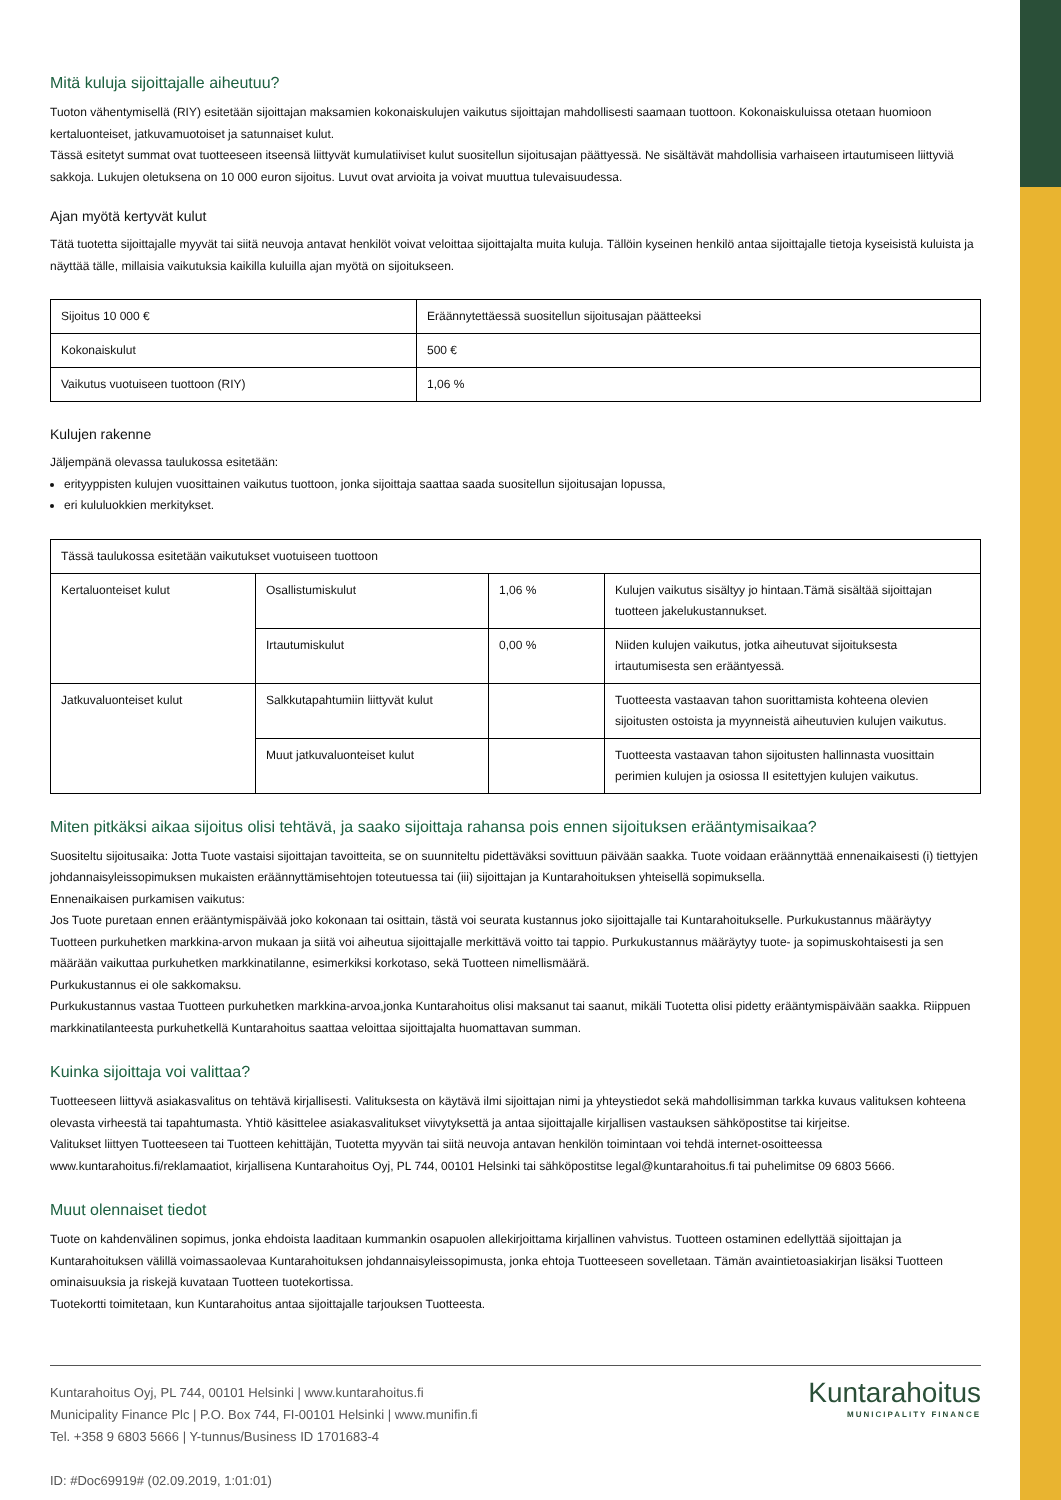Mitä kuluja sijoittajalle aiheutuu?
Tuoton vähentymisellä (RIY) esitetään sijoittajan maksamien kokonaiskulujen vaikutus sijoittajan mahdollisesti saamaan tuottoon. Kokonaiskuluissa otetaan huomioon kertaluonteiset, jatkuvamuotoiset ja satunnaiset kulut.
Tässä esitetyt summat ovat tuotteeseen itseensä liittyvät kumulatiiviset kulut suositellun sijoitusajan päättyessä. Ne sisältävät mahdollisia varhaiseen irtautumiseen liittyviä sakkoja. Lukujen oletuksena on 10 000 euron sijoitus. Luvut ovat arvioita ja voivat muuttua tulevaisuudessa.
Ajan myötä kertyvät kulut
Tätä tuotetta sijoittajalle myyvät tai siitä neuvoja antavat henkilöt voivat veloittaa sijoittajalta muita kuluja. Tällöin kyseinen henkilö antaa sijoittajalle tietoja kyseisistä kuluista ja näyttää tälle, millaisia vaikutuksia kaikilla kuluilla ajan myötä on sijoitukseen.
| Sijoitus 10 000 € | Eräännytettäessä suositellun sijoitusajan päätteeksi |
| Kokonaiskulut | 500 € |
| Vaikutus vuotuiseen tuottoon (RIY) | 1,06 % |
Kulujen rakenne
Jäljempänä olevassa taulukossa esitetään:
erityyppisten kulujen vuosittainen vaikutus tuottoon, jonka sijoittaja saattaa saada suositellun sijoitusajan lopussa,
eri kululuokkien merkitykset.
| Tässä taulukossa esitetään vaikutukset vuotuiseen tuottoon | | | |
| Kertaluonteiset kulut | Osallistumiskulut | 1,06 % | Kulujen vaikutus sisältyy jo hintaan.Tämä sisältää sijoittajan tuotteen jakelukustannukset. |
| | Irtautumiskulut | 0,00 % | Niiden kulujen vaikutus, jotka aiheutuvat sijoituksesta irtautumisesta sen erääntyessä. |
| Jatkuvaluonteiset kulut | Salkkutapahtumiin liittyvät kulut | | Tuotteesta vastaavan tahon suorittamista kohteena olevien sijoitusten ostoista ja myynneistä aiheutuvien kulujen vaikutus. |
| | Muut jatkuvaluonteiset kulut | | Tuotteesta vastaavan tahon sijoitusten hallinnasta vuosittain perimien kulujen ja osiossa II esitettyjen kulujen vaikutus. |
Miten pitkäksi aikaa sijoitus olisi tehtävä, ja saako sijoittaja rahansa pois ennen sijoituksen erääntymisaikaa?
Suositeltu sijoitusaika: Jotta Tuote vastaisi sijoittajan tavoitteita, se on suunniteltu pidettäväksi sovittuun päivään saakka. Tuote voidaan eräännyttää ennenaikaisesti (i) tiettyjen johdannaisyleissopimuksen mukaisten eräännyttämisehtojen toteutuessa tai (iii) sijoittajan ja Kuntarahoituksen yhteisellä sopimuksella.
Ennenaikaisen purkamisen vaikutus:
Jos Tuote puretaan ennen erääntymispäivää joko kokonaan tai osittain, tästä voi seurata kustannus joko sijoittajalle tai Kuntarahoitukselle. Purkukustannus määräytyy Tuotteen purkuhetken markkina-arvon mukaan ja siitä voi aiheutua sijoittajalle merkittävä voitto tai tappio. Purkukustannus määräytyy tuote- ja sopimuskohtaisesti ja sen määrään vaikuttaa purkuhetken markkinatilanne, esimerkiksi korkotaso, sekä Tuotteen nimellismäärä.
Purkukustannus ei ole sakkomaksu.
Purkukustannus vastaa Tuotteen purkuhetken markkina-arvoa,jonka Kuntarahoitus olisi maksanut tai saanut, mikäli Tuotetta olisi pidetty erääntymispäivään saakka. Riippuen markkinatilanteesta purkuhetkellä Kuntarahoitus saattaa veloittaa sijoittajalta huomattavan summan.
Kuinka sijoittaja voi valittaa?
Tuotteeseen liittyvä asiakasvalitus on tehtävä kirjallisesti. Valituksesta on käytävä ilmi sijoittajan nimi ja yhteystiedot sekä mahdollisimman tarkka kuvaus valituksen kohteena olevasta virheestä tai tapahtumasta. Yhtiö käsittelee asiakasvalitukset viivytyksettä ja antaa sijoittajalle kirjallisen vastauksen sähköpostitse tai kirjeitse.
Valitukset liittyen Tuotteeseen tai Tuotteen kehittäjän, Tuotetta myyvän tai siitä neuvoja antavan henkilön toimintaan voi tehdä internet-osoitteessa www.kuntarahoitus.fi/reklamaatiot, kirjallisena Kuntarahoitus Oyj, PL 744, 00101 Helsinki tai sähköpostitse legal@kuntarahoitus.fi tai puhelimitse 09 6803 5666.
Muut olennaiset tiedot
Tuote on kahdenvälinen sopimus, jonka ehdoista laaditaan kummankin osapuolen allekirjoittama kirjallinen vahvistus. Tuotteen ostaminen edellyttää sijoittajan ja Kuntarahoituksen välillä voimassaolevaa Kuntarahoituksen johdannaisyleissopimusta, jonka ehtoja Tuotteeseen sovelletaan. Tämän avaintietoasiakirjan lisäksi Tuotteen ominaisuuksia ja riskejä kuvataan Tuotteen tuotekortissa.
Tuotekortti toimitetaan, kun Kuntarahoitus antaa sijoittajalle tarjouksen Tuotteesta.
Kuntarahoitus Oyj, PL 744, 00101 Helsinki | www.kuntarahoitus.fi
Municipality Finance Plc | P.O. Box 744, FI-00101 Helsinki | www.munifin.fi
Tel. +358 9 6803 5666 | Y-tunnus/Business ID 1701683-4
ID: #Doc69919# (02.09.2019, 1:01:01)
Kuntarahoitus
MUNICIPALITY FINANCE